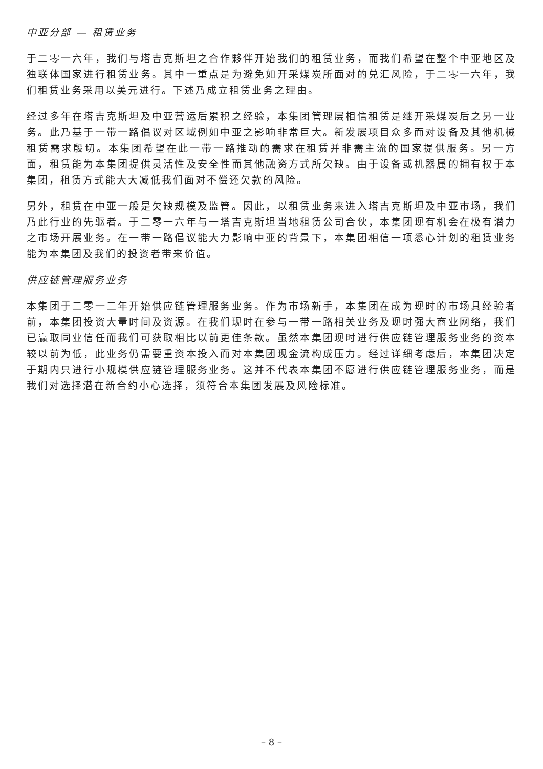中亚分部 — 租赁业务
于二零一六年，我们与塔吉克斯坦之合作夥伴开始我们的租赁业务，而我们希望在整个中亚地区及独联体国家进行租赁业务。其中一重点是为避免如开采煤炭所面对的兑汇风险，于二零一六年，我们租赁业务采用以美元进行。下述乃成立租赁业务之理由。
经过多年在塔吉克斯坦及中亚营运后累积之经验，本集团管理层相信租赁是继开采煤炭后之另一业务。此乃基于一带一路倡议对区域例如中亚之影响非常巨大。新发展项目众多而对设备及其他机械租赁需求殷切。本集团希望在此一带一路推动的需求在租赁并非需主流的国家提供服务。另一方面，租赁能为本集团提供灵活性及安全性而其他融资方式所欠缺。由于设备或机器属的拥有权于本集团，租赁方式能大大减低我们面对不偿还欠款的风险。
另外，租赁在中亚一般是欠缺规模及监管。因此，以租赁业务来进入塔吉克斯坦及中亚市场，我们乃此行业的先驱者。于二零一六年与一塔吉克斯坦当地租赁公司合伙，本集团现有机会在极有潜力之市场开展业务。在一带一路倡议能大力影响中亚的背景下，本集团相信一项悉心计划的租赁业务能为本集团及我们的投资者带来价值。
供应链管理服务业务
本集团于二零一二年开始供应链管理服务业务。作为市场新手，本集团在成为现时的市场具经验者前，本集团投资大量时间及资源。在我们现时在参与一带一路相关业务及现时强大商业网络，我们已赢取同业信任而我们可获取相比以前更佳条款。虽然本集团现时进行供应链管理服务业务的资本较以前为低，此业务仍需要重资本投入而对本集团现金流构成压力。经过详细考虑后，本集团决定于期内只进行小规模供应链管理服务业务。这并不代表本集团不愿进行供应链管理服务业务，而是我们对选择潜在新合约小心选择，须符合本集团发展及风险标准。
– 8 –